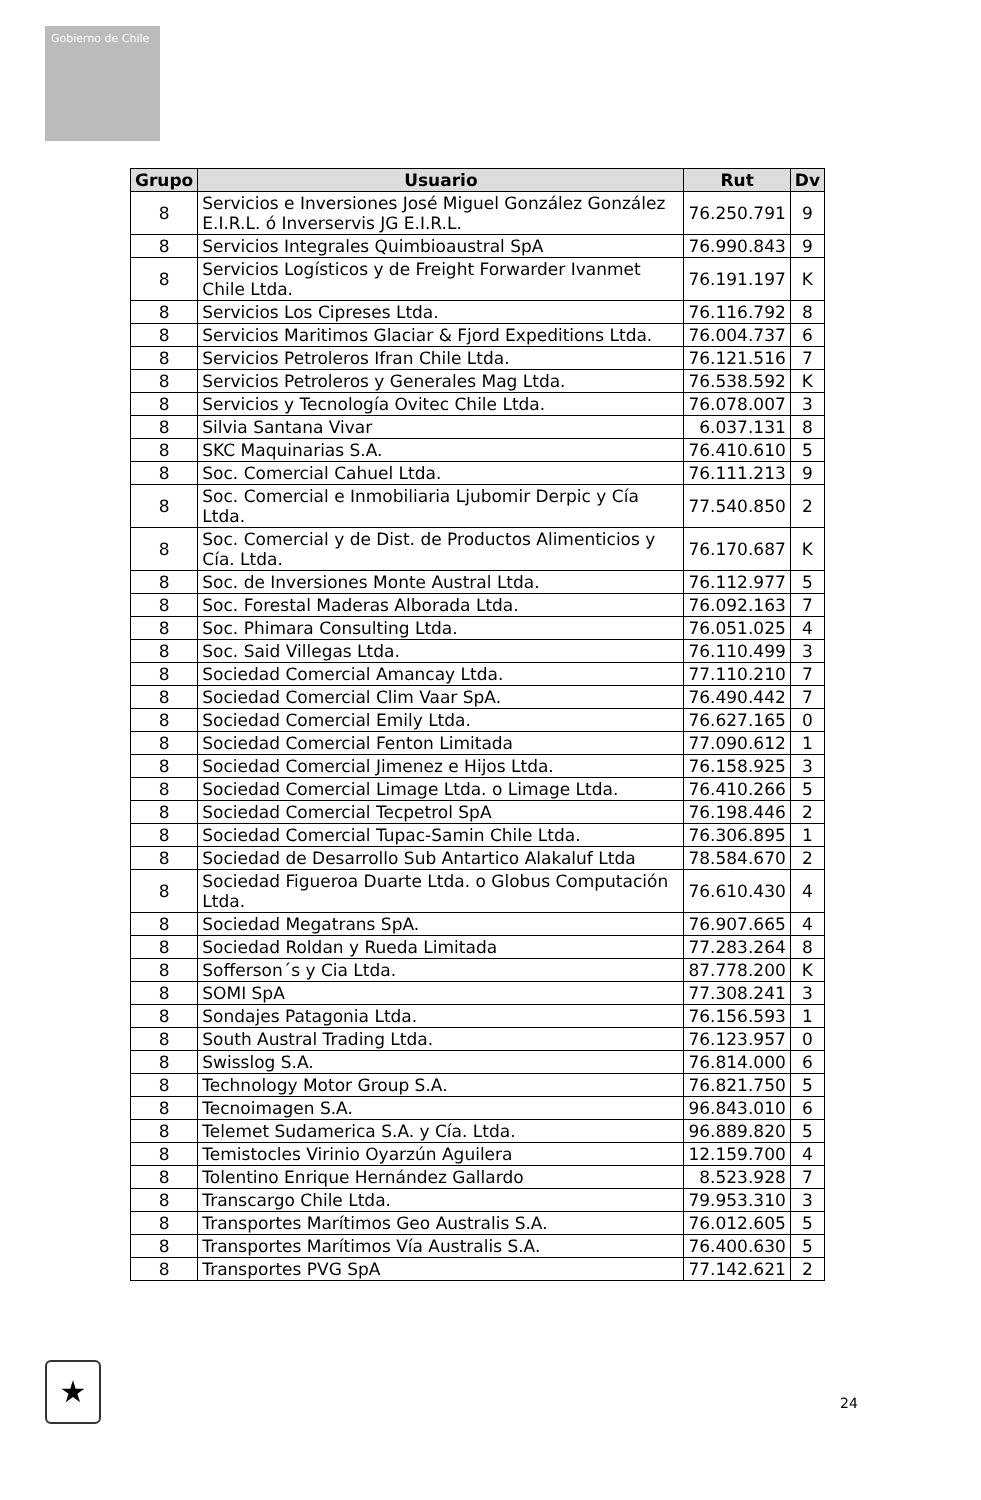Gobierno de Chile
| Grupo | Usuario | Rut | Dv |
| --- | --- | --- | --- |
| 8 | Servicios e Inversiones José Miguel González González E.I.R.L. ó Inverservis JG E.I.R.L. | 76.250.791 | 9 |
| 8 | Servicios Integrales Quimbioaustral SpA | 76.990.843 | 9 |
| 8 | Servicios Logísticos y de Freight Forwarder Ivanmet Chile Ltda. | 76.191.197 | K |
| 8 | Servicios Los Cipreses Ltda. | 76.116.792 | 8 |
| 8 | Servicios Maritimos Glaciar & Fjord Expeditions Ltda. | 76.004.737 | 6 |
| 8 | Servicios Petroleros Ifran Chile Ltda. | 76.121.516 | 7 |
| 8 | Servicios Petroleros y Generales Mag Ltda. | 76.538.592 | K |
| 8 | Servicios y Tecnología Ovitec Chile Ltda. | 76.078.007 | 3 |
| 8 | Silvia Santana Vivar | 6.037.131 | 8 |
| 8 | SKC Maquinarias S.A. | 76.410.610 | 5 |
| 8 | Soc. Comercial Cahuel Ltda. | 76.111.213 | 9 |
| 8 | Soc. Comercial e Inmobiliaria Ljubomir Derpic y Cía Ltda. | 77.540.850 | 2 |
| 8 | Soc. Comercial y de Dist. de Productos Alimenticios y Cía. Ltda. | 76.170.687 | K |
| 8 | Soc. de Inversiones Monte Austral Ltda. | 76.112.977 | 5 |
| 8 | Soc. Forestal Maderas Alborada Ltda. | 76.092.163 | 7 |
| 8 | Soc. Phimara Consulting Ltda. | 76.051.025 | 4 |
| 8 | Soc. Said Villegas Ltda. | 76.110.499 | 3 |
| 8 | Sociedad Comercial Amancay Ltda. | 77.110.210 | 7 |
| 8 | Sociedad Comercial Clim Vaar SpA. | 76.490.442 | 7 |
| 8 | Sociedad Comercial Emily Ltda. | 76.627.165 | 0 |
| 8 | Sociedad Comercial Fenton Limitada | 77.090.612 | 1 |
| 8 | Sociedad Comercial Jimenez e Hijos Ltda. | 76.158.925 | 3 |
| 8 | Sociedad Comercial Limage Ltda. o Limage Ltda. | 76.410.266 | 5 |
| 8 | Sociedad Comercial Tecpetrol SpA | 76.198.446 | 2 |
| 8 | Sociedad Comercial Tupac-Samin Chile Ltda. | 76.306.895 | 1 |
| 8 | Sociedad de Desarrollo Sub Antartico Alakaluf Ltda | 78.584.670 | 2 |
| 8 | Sociedad Figueroa Duarte Ltda. o Globus Computación Ltda. | 76.610.430 | 4 |
| 8 | Sociedad Megatrans SpA. | 76.907.665 | 4 |
| 8 | Sociedad Roldan y Rueda Limitada | 77.283.264 | 8 |
| 8 | Sofferson´s y Cia Ltda. | 87.778.200 | K |
| 8 | SOMI SpA | 77.308.241 | 3 |
| 8 | Sondajes Patagonia Ltda. | 76.156.593 | 1 |
| 8 | South Austral Trading Ltda. | 76.123.957 | 0 |
| 8 | Swisslog S.A. | 76.814.000 | 6 |
| 8 | Technology Motor Group S.A. | 76.821.750 | 5 |
| 8 | Tecnoimagen S.A. | 96.843.010 | 6 |
| 8 | Telemet Sudamerica S.A. y Cía. Ltda. | 96.889.820 | 5 |
| 8 | Temistocles Virinio Oyarzún Aguilera | 12.159.700 | 4 |
| 8 | Tolentino Enrique Hernández Gallardo | 8.523.928 | 7 |
| 8 | Transcargo Chile Ltda. | 79.953.310 | 3 |
| 8 | Transportes Marítimos Geo Australis S.A. | 76.012.605 | 5 |
| 8 | Transportes Marítimos Vía Australis S.A. | 76.400.630 | 5 |
| 8 | Transportes PVG SpA | 77.142.621 | 2 |
★
24